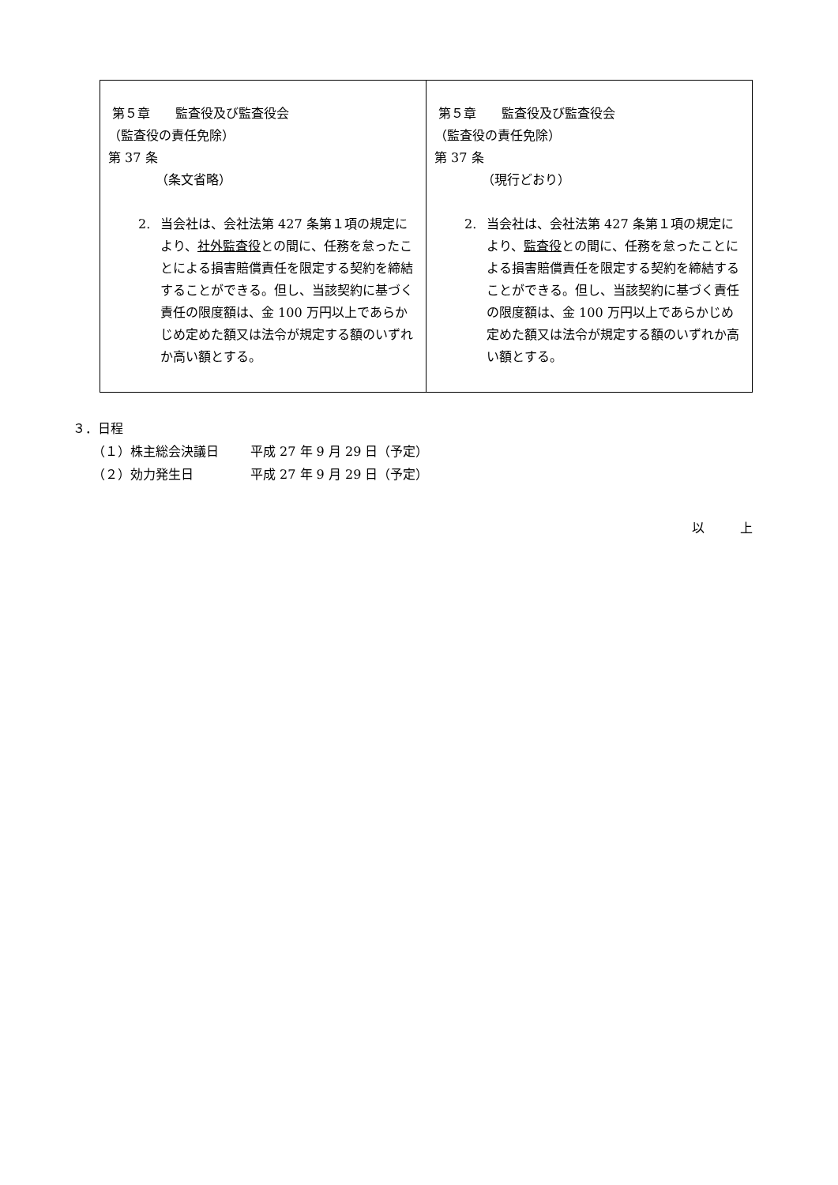| 第５章 監査役及び監査役会 （監査役の責任免除） 第 37 条 （条文省略） 2. 当会社は、会社法第 427 条第１項の規定により、 社外監査役 との間に、任務を怠ったことによる損害賠償責任を限定する契約を締結することができる。但し、当該契約に基づく責任の限度額は、金 100 万円以上であらかじめ定めた額又は法令が規定する額のいずれか高い額とする。 | 第５章 監査役及び監査役会 （監査役の責任免除） 第 37 条 （現行どおり） 2. 当会社は、会社法第 427 条第１項の規定により、 監査役 との間に、任務を怠ったことによる損害賠償責任を限定する契約を締結することができる。但し、当該契約に基づく責任の限度額は、金 100 万円以上であらかじめ定めた額又は法令が規定する額のいずれか高い額とする。 |
３．日程
（１）株主総会決議日 平成 27 年 9 月 29 日（予定）
（２）効力発生日 平成 27 年 9 月 29 日（予定）
以 上